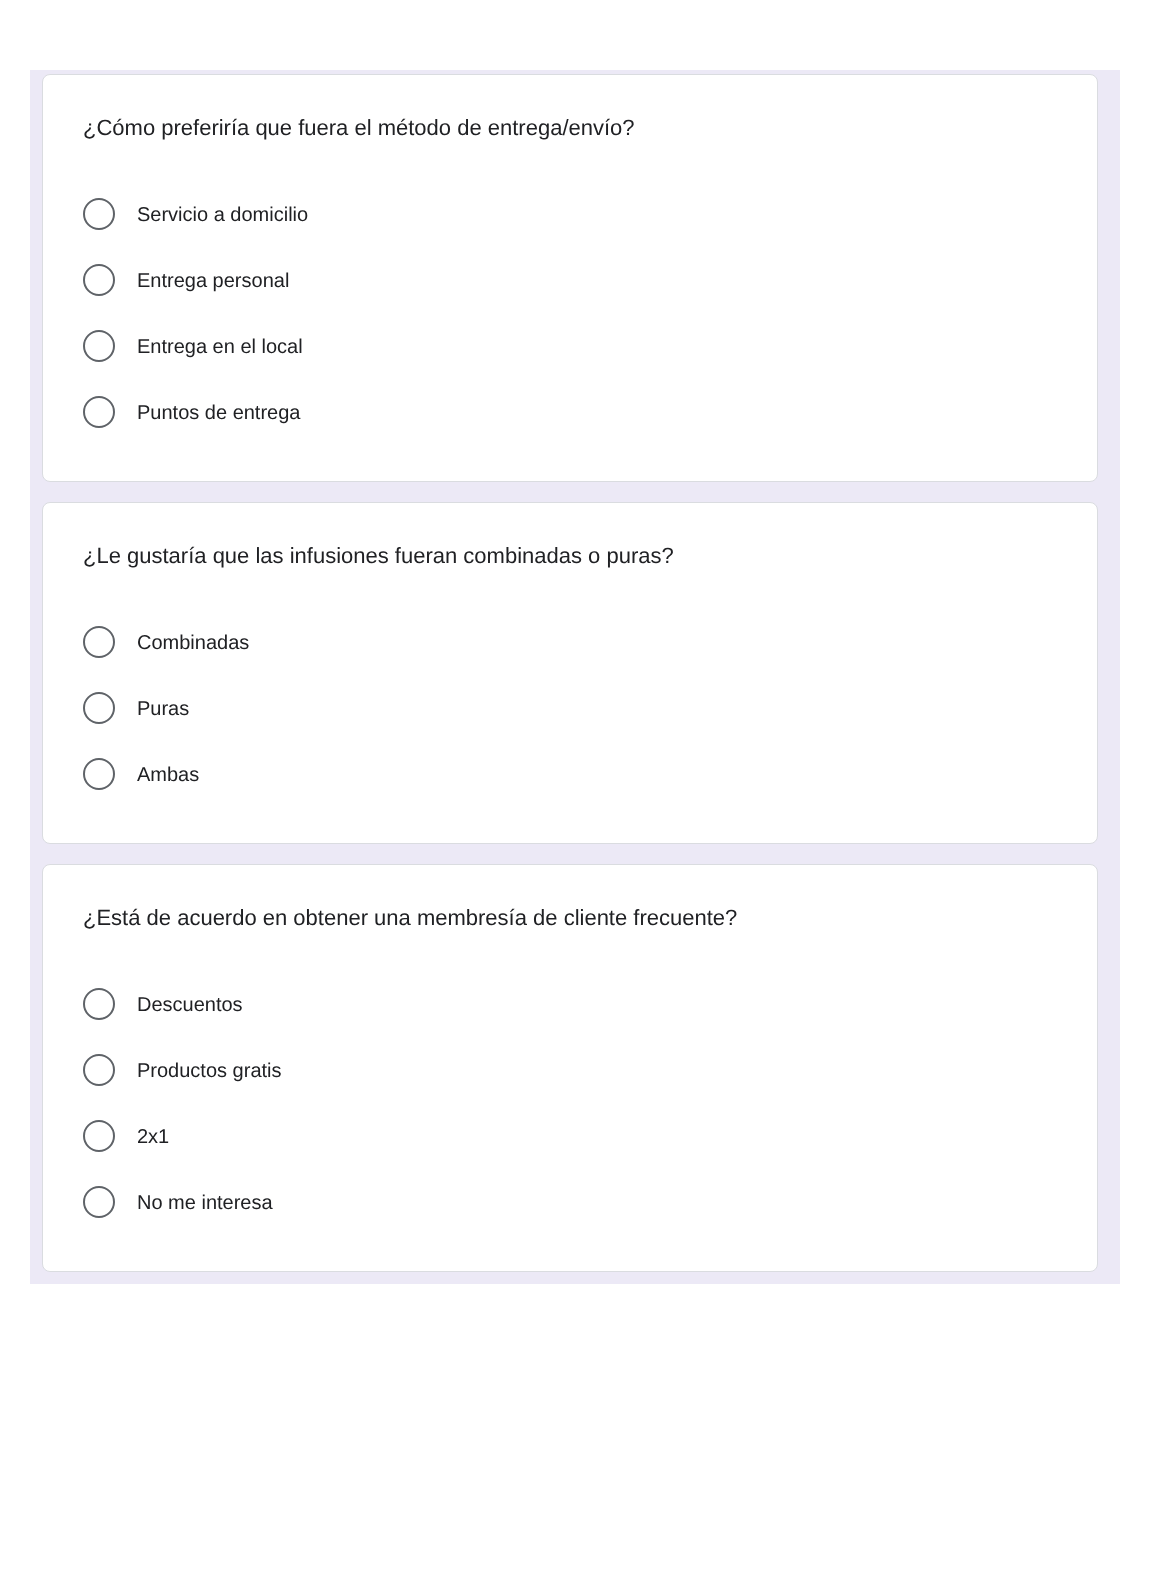¿Cómo preferiría que fuera el método de entrega/envío?
Servicio a domicilio
Entrega personal
Entrega en el local
Puntos de entrega
¿Le gustaría que las infusiones fueran combinadas o puras?
Combinadas
Puras
Ambas
¿Está de acuerdo en obtener una membresía de cliente frecuente?
Descuentos
Productos gratis
2x1
No me interesa